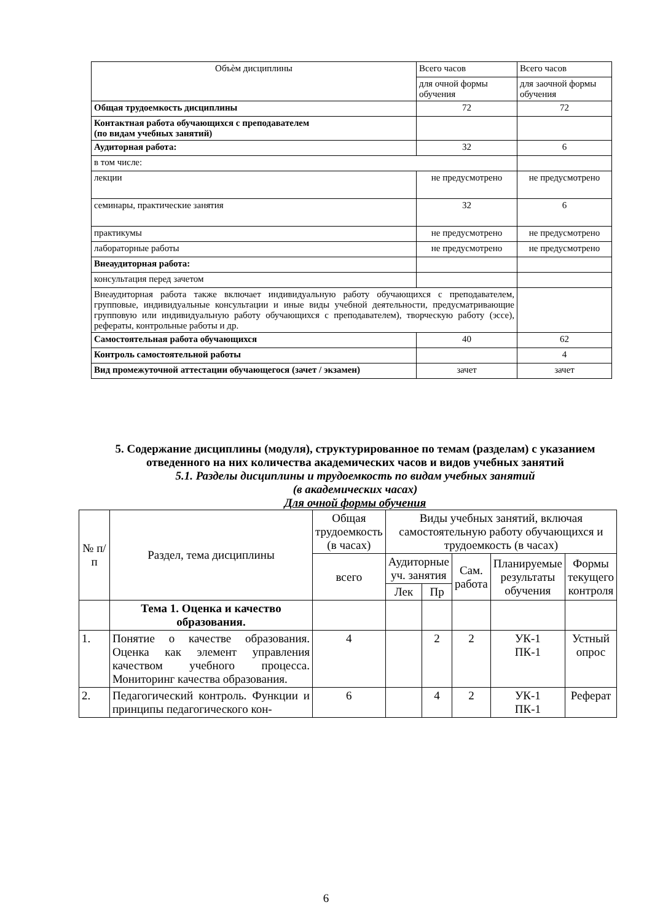| Объѐм дисциплины | Всего часов | Всего часов |
| | для очной формы обучения | для заочной формы обучения |
| Общая трудоемкость дисциплины | 72 | 72 |
| Контактная работа обучающихся с преподавателем (по видам учебных занятий) | | |
| Аудиторная работа: | 32 | 6 |
| в том числе: | | |
| лекции | не предусмотрено | не предусмотрено |
| семинары, практические занятия | 32 | 6 |
| практикумы | не предусмотрено | не предусмотрено |
| лабораторные работы | не предусмотрено | не предусмотрено |
| Внеаудиторная работа: | | |
| консультация перед зачетом | | |
| Внеаудиторная работа также включает индивидуальную работу обучающихся с преподавателем, групповые, индивидуальные консультации и иные виды учебной деятельности, предусматривающие групповую или индивидуальную работу обучающихся с преподавателем), творческую работу (эссе), рефераты, контрольные работы и др. | | |
| Самостоятельная работа обучающихся | 40 | 62 |
| Контроль самостоятельной работы | | 4 |
| Вид промежуточной аттестации обучающегося (зачет / экзамен) | зачет | зачет |
5. Содержание дисциплины (модуля), структурированное по темам (разделам) с указанием отведенного на них количества академических часов и видов учебных занятий
5.1. Разделы дисциплины и трудоемкость по видам учебных занятий
(в академических часах)
Для очной формы обучения
| № п/п | Раздел, тема дисциплины | Общая трудоемкость (в часах) | Виды учебных занятий, включая самостоятельную работу обучающихся и трудоемкость (в часах) | | | | |
| --- | --- | --- | --- | --- | --- | --- | --- |
| | | всего | Аудиторные уч. занятия | | Сам. работа | Планируемые результаты обучения | Формы текущего контроля |
| | | | Лек | Пр | | | |
| | Тема 1. Оценка и качество образования. | | | | | | |
| 1. | Понятие о качестве образования. Оценка как элемент управления качеством учебного процесса. Мониторинг качества образования. | 4 | | 2 | 2 | УК-1 ПК-1 | Устный опрос |
| 2. | Педагогический контроль. Функции и принципы педагогического кон- | 6 | | 4 | 2 | УК-1 ПК-1 | Реферат |
6